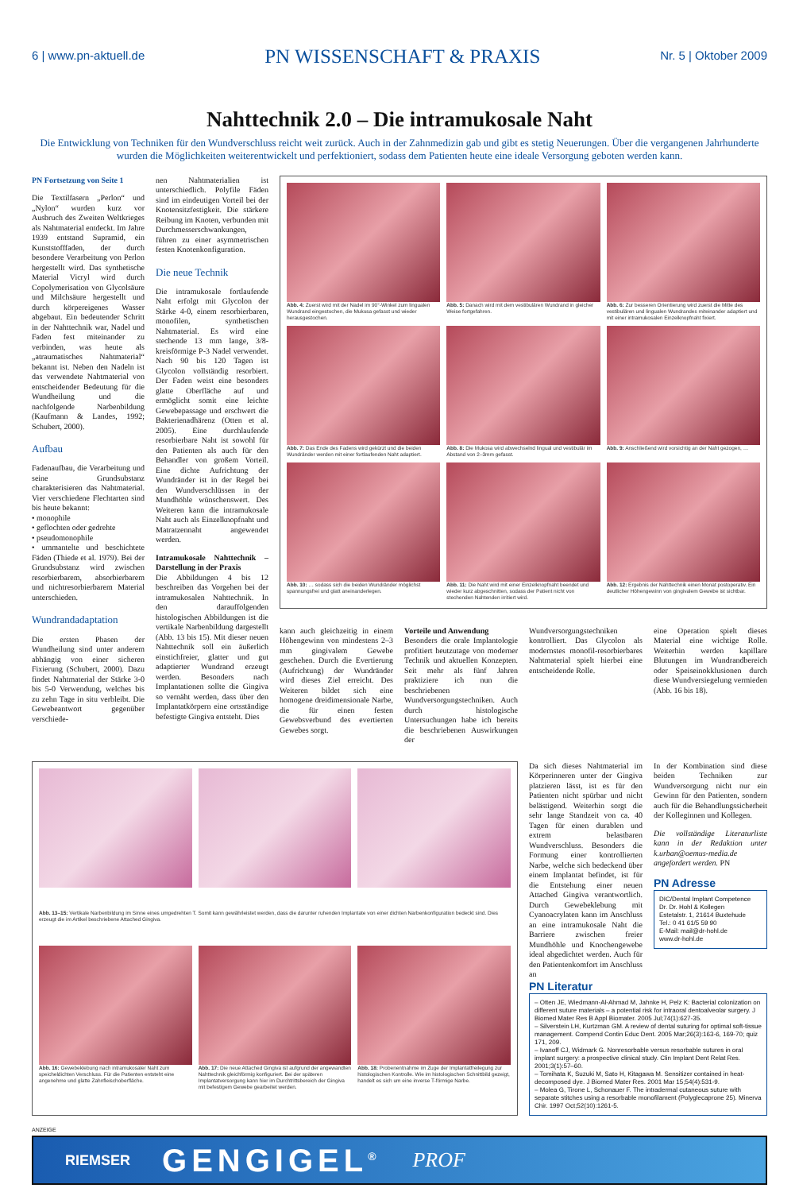6 | www.pn-aktuell.de PN WISSENSCHAFT & PRAXIS Nr. 5 | Oktober 2009
Nahttechnik 2.0 – Die intramukosale Naht
Die Entwicklung von Techniken für den Wundverschluss reicht weit zurück. Auch in der Zahnmedizin gab und gibt es stetig Neuerungen. Über die vergangenen Jahrhunderte wurden die Möglichkeiten weiterentwickelt und perfektioniert, sodass dem Patienten heute eine ideale Versorgung geboten werden kann.
PN Fortsetzung von Seite 1
Die Textilfasern „Perlon“ und „Nylon“ wurden kurz vor Ausbruch des Zweiten Weltkrieges als Nahtmaterial entdeckt. Im Jahre 1939 entstand Supramid, ein Kunststofffaden, der durch besondere Verarbeitung von Perlon hergestellt wird. Das synthetische Material Vicryl wird durch Copolymerisation von Glycolsäure und Milchsäure hergestellt und durch körpereigenes Wasser abgebaut. Ein bedeutender Schritt in der Nahttechnik war, Nadel und Faden fest miteinander zu verbinden, was heute als „atraumatisches Nahtmaterial“ bekannt ist. Neben den Nadeln ist das verwendete Nahtmaterial von entscheidender Bedeutung für die Wundheilung und die nachfolgende Narbenbildung (Kaufmann & Landes, 1992; Schubert, 2000).
Aufbau
Fadenaufbau, die Verarbeitung und seine Grundsubstanz charakterisieren das Nahtmaterial. Vier verschiedene Flechtarten sind bis heute bekannt:
• monophile
• geflochten oder gedrehte
• pseudomonophile
• ummantelte und beschichtete Fäden (Thiede et al. 1979). Bei der Grundsubstanz wird zwischen resorbierbarem, absorbierbarem und nichtresorbierbarem Material unterschieden.
Wundrandadaptation
Die ersten Phasen der Wundheilung sind unter anderem abhängig von einer sicheren Fixierung (Schubert, 2000). Dazu findet Nahtmaterial der Stärke 3-0 bis 5-0 Verwendung, welches bis zu zehn Tage in situ verbleibt. Die Gewebeantwort gegenüber verschiede-
nen Nahtmaterialien ist unterschiedlich. Polyfile Fäden sind im eindeutigen Vorteil bei der Knotensitzfestigkeit. Die stärkere Reibung im Knoten, verbunden mit Durchmesserschwankungen, führen zu einer asymmetrischen festen Knotenkonfiguration.
Die neue Technik
Die intramukosale fortlaufende Naht erfolgt mit Glycolon der Stärke 4-0, einem resorbierbaren, monofilen, synthetischen Nahtmaterial. Es wird eine stechende 13 mm lange, 3/8-kreisförmige P-3 Nadel verwendet. Nach 90 bis 120 Tagen ist Glycolon vollständig resorbiert. Der Faden weist eine besonders glatte Oberfläche auf und ermöglicht somit eine leichte Gewebepassage und erschwert die Bakterienadhärenz (Otten et al. 2005). Eine durchlaufende resorbierbare Naht ist sowohl für den Patienten als auch für den Behandler von großem Vorteil. Eine dichte Aufrichtung der Wundränder ist in der Regel bei den Wundverschlüssen in der Mundhöhle wünschenswert. Des Weiteren kann die intramukosale Naht auch als Einzelknopfnaht und Matratzennaht angewendet werden.
Intramukosale Nahttechnik – Darstellung in der Praxis
Die Abbildungen 4 bis 12 beschreiben das Vorgehen bei der intramukosalen Nahttechnik. In den darauffolgenden histologischen Abbildungen ist die vertikale Narbenbildung dargestellt (Abb. 13 bis 15). Mit dieser neuen Nahttechnik soll ein äußerlich einstichfreier, glatter und gut adaptierter Wundrand erzeugt werden. Besonders nach Implantationen sollte die Gingiva so vernäht werden, dass über den Implantatkörpern eine ortsständige befestigte Gingiva entsteht. Dies
Abb. 4: Zuerst wird mit der Nadel im 90°-Winkel zum lingualen Wundrand eingestochen, die Mukosa gefasst und wieder herausgestochen.
Abb. 5: Danach wird mit dem vestibulären Wundrand in gleicher Weise fortgefahren.
Abb. 6: Zur besseren Orientierung wird zuerst die Mitte des vestibulären und lingualen Wundrandes miteinander adaptiert und mit einer intramukosalen Einzelknopfnaht fixiert.
Abb. 7: Das Ende des Fadens wird gekürzt und die beiden Wundränder werden mit einer fortlaufenden Naht adaptiert.
Abb. 8: Die Mukosa wird abwechselnd lingual und vestibulär im Abstand von 2–3mm gefasst.
Abb. 9: Anschließend wird vorsichtig an der Naht gezogen, …
Abb. 10: … sodass sich die beiden Wundränder möglichst spannungsfrei und glatt aneinanderlegen.
Abb. 11: Die Naht wird mit einer Einzelknopfnaht beendet und wieder kurz abgeschnitten, sodass der Patient nicht von stechenden Nahtenden irritiert wird.
Abb. 12: Ergebnis der Nahttechnik einen Monat postoperativ. Ein deutlicher Höhengewinn von gingivalem Gewebe ist sichtbar.
kann auch gleichzeitig in einem Höhengewinn von mindestens 2–3 mm gingivalem Gewebe geschehen. Durch die Evertierung (Aufrichtung) der Wundränder wird dieses Ziel erreicht. Des Weiteren bildet sich eine homogene dreidimensionale Narbe, die für einen festen Gewebsverbund des evertierten Gewebes sorgt.
Vorteile und Anwendung
Besonders die orale Implantologie profitiert heutzutage von moderner Technik und aktuellen Konzepten. Seit mehr als fünf Jahren praktiziere ich nun die beschriebenen Wundversorgungstechniken. Auch durch histologische Untersuchungen habe ich bereits die beschriebenen Auswirkungen der
Wundversorgungstechniken kontrolliert. Das Glycolon als modernstes monofil-resorbierbares Nahtmaterial spielt hierbei eine entscheidende Rolle.
eine Operation spielt dieses Material eine wichtige Rolle. Weiterhin werden kapillare Blutungen im Wundrandbereich oder Speiseinokklusionen durch diese Wundversiegelung vermieden (Abb. 16 bis 18).
Abb. 13–15: Vertikale Narbenbildung im Sinne eines umgedrehten T. Somit kann gewährleistet werden, dass die darunter ruhenden Implantate von einer dichten Narbenkonfiguration bedeckt sind. Dies erzeugt die im Artikel beschriebene Attached Gingiva.
Abb. 16: Gewebeklebung nach intramukosaler Naht zum speicheldichten Verschluss. Für die Patienten entsteht eine angenehme und glatte Zahnfleischoberfläche.
Abb. 17: Die neue Attached Gingiva ist aufgrund der angewandten Nahttechnik gleichförmig konfiguriert. Bei der späteren Implantatversorgung kann hier im Durchtrittsbereich der Gingiva mit befestigem Gewebe gearbeitet werden.
Abb. 18: Probenentnahme im Zuge der Implantatfreilegung zur histologischen Kontrolle. Wie im histologischen Schnittbild gezeigt, handelt es sich um eine inverse T-förmige Narbe.
Da sich dieses Nahtmaterial im Körperinneren unter der Gingiva platzieren lässt, ist es für den Patienten nicht spürbar und nicht belästigend. Weiterhin sorgt die sehr lange Standzeit von ca. 40 Tagen für einen durablen und extrem belastbaren Wundverschluss. Besonders die Formung einer kontrollierten Narbe, welche sich bedeckend über einem Implantat befindet, ist für die Entstehung einer neuen Attached Gingiva verantwortlich. Durch Gewebeklebung mit Cyanoacrylaten kann im Anschluss an eine intramukosale Naht die Barriere zwischen freier Mundhöhle und Knochengewebe ideal abgedichtet werden. Auch für den Patientenkomfort im Anschluss an
In der Kombination sind diese beiden Techniken zur Wundversorgung nicht nur ein Gewinn für den Patienten, sondern auch für die Behandlungssicherheit der Kolleginnen und Kollegen.
Die vollständige Literaturliste kann in der Redaktion unter k.urban@oemus-media.de angefordert werden. PN
PN Adresse
DIC/Dental Implant Competence
Dr. Dr. Hohl & Kollegen
Estetalstr. 1, 21614 Buxtehude
Tel.: 0 41 61/5 59 90
E-Mail: mail@dr-hohl.de
www.dr-hohl.de
PN Literatur
– Otten JE, Wiedmann-Al-Ahmad M, Jahnke H, Pelz K: Bacterial colonization on different suture materials – a potential risk for intraoral dentoalveolar surgery. J Biomed Mater Res B Appl Biomater. 2005 Jul;74(1):627-35.
– Silverstein LH, Kurtzman GM. A review of dental suturing for optimal soft-tissue management. Compend Contin Educ Dent. 2005 Mar;26(3):163-6, 169-70; quiz 171, 209.
– Ivanoff CJ, Widmark G. Nonresorbable versus resorbable sutures in oral implant surgery: a prospective clinical study. Clin Implant Dent Relat Res. 2001;3(1):57–60.
– Tomihata K, Suzuki M, Sato H, Kitagawa M. Sensitizer contained in heat-decomposed dye. J Biomed Mater Res. 2001 Mar 15;54(4):531-9.
– Molea G, Tirone L, Schonauer F. The intradermal cutaneous suture with separate stitches using a resorbable monofilament (Polyglecaprone 25). Minerva Chir. 1997 Oct;52(10):1261-5.
ANZEIGE
RIEMSER GENGIGEL<sup>®</sup> PROF